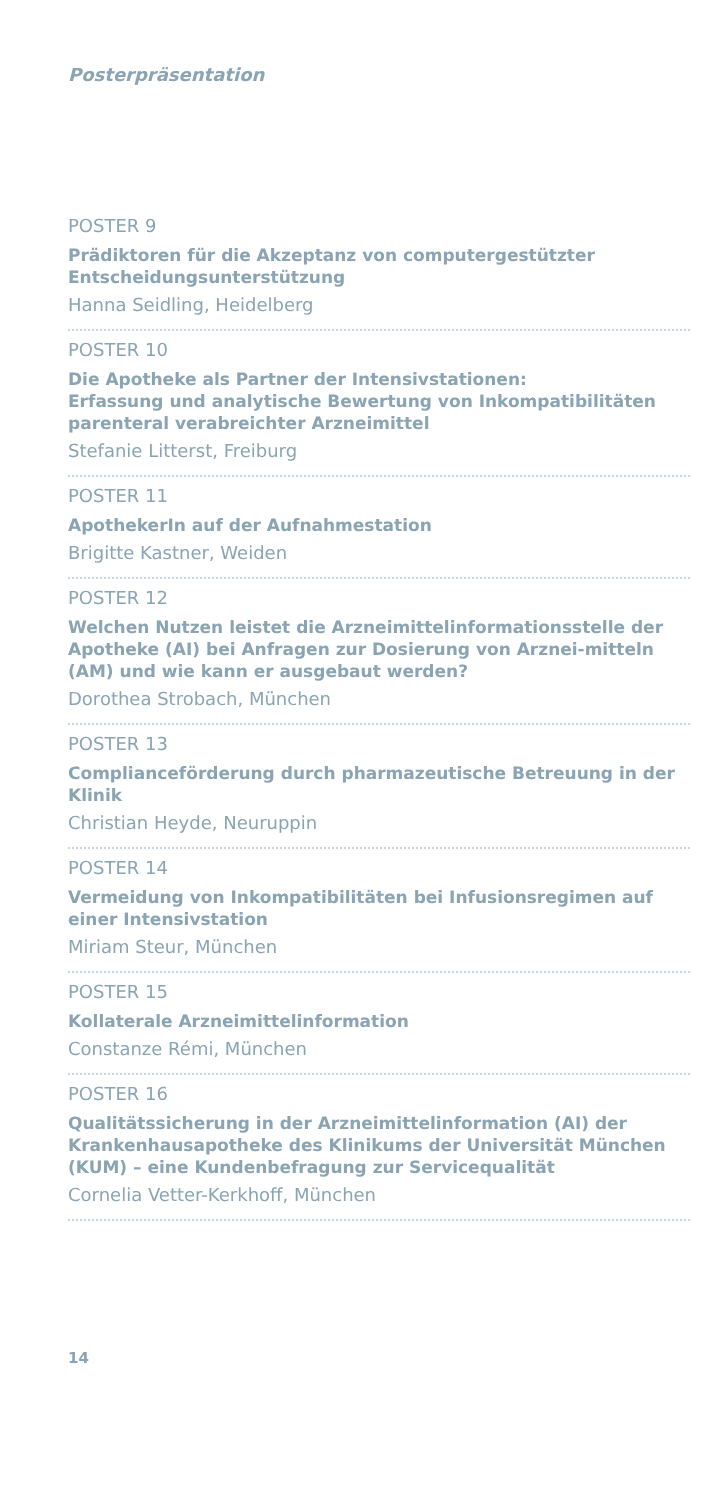Posterpräsentation
POSTER 9
Prädiktoren für die Akzeptanz von computergestützter Entscheidungsunterstützung
Hanna Seidling, Heidelberg
POSTER 10
Die Apotheke als Partner der Intensivstationen:
Erfassung und analytische Bewertung von Inkompatibilitäten parenteral verabreichter Arzneimittel
Stefanie Litterst, Freiburg
POSTER 11
ApothekerIn auf der Aufnahmestation
Brigitte Kastner, Weiden
POSTER 12
Welchen Nutzen leistet die Arzneimittelinformationsstelle der Apotheke (AI) bei Anfragen zur Dosierung von Arznei-mitteln (AM) und wie kann er ausgebaut werden?
Dorothea Strobach, München
POSTER 13
Complianceförderung durch pharmazeutische Betreuung in der Klinik
Christian Heyde, Neuruppin
POSTER 14
Vermeidung von Inkompatibilitäten bei Infusionsregimen auf einer Intensivstation
Miriam Steur, München
POSTER 15
Kollaterale Arzneimittelinformation
Constanze Rémi, München
POSTER 16
Qualitätssicherung in der Arzneimittelinformation (AI) der Krankenhausapotheke des Klinikums der Universität München (KUM) – eine Kundenbefragung zur Servicequalität
Cornelia Vetter-Kerkhoff, München
14